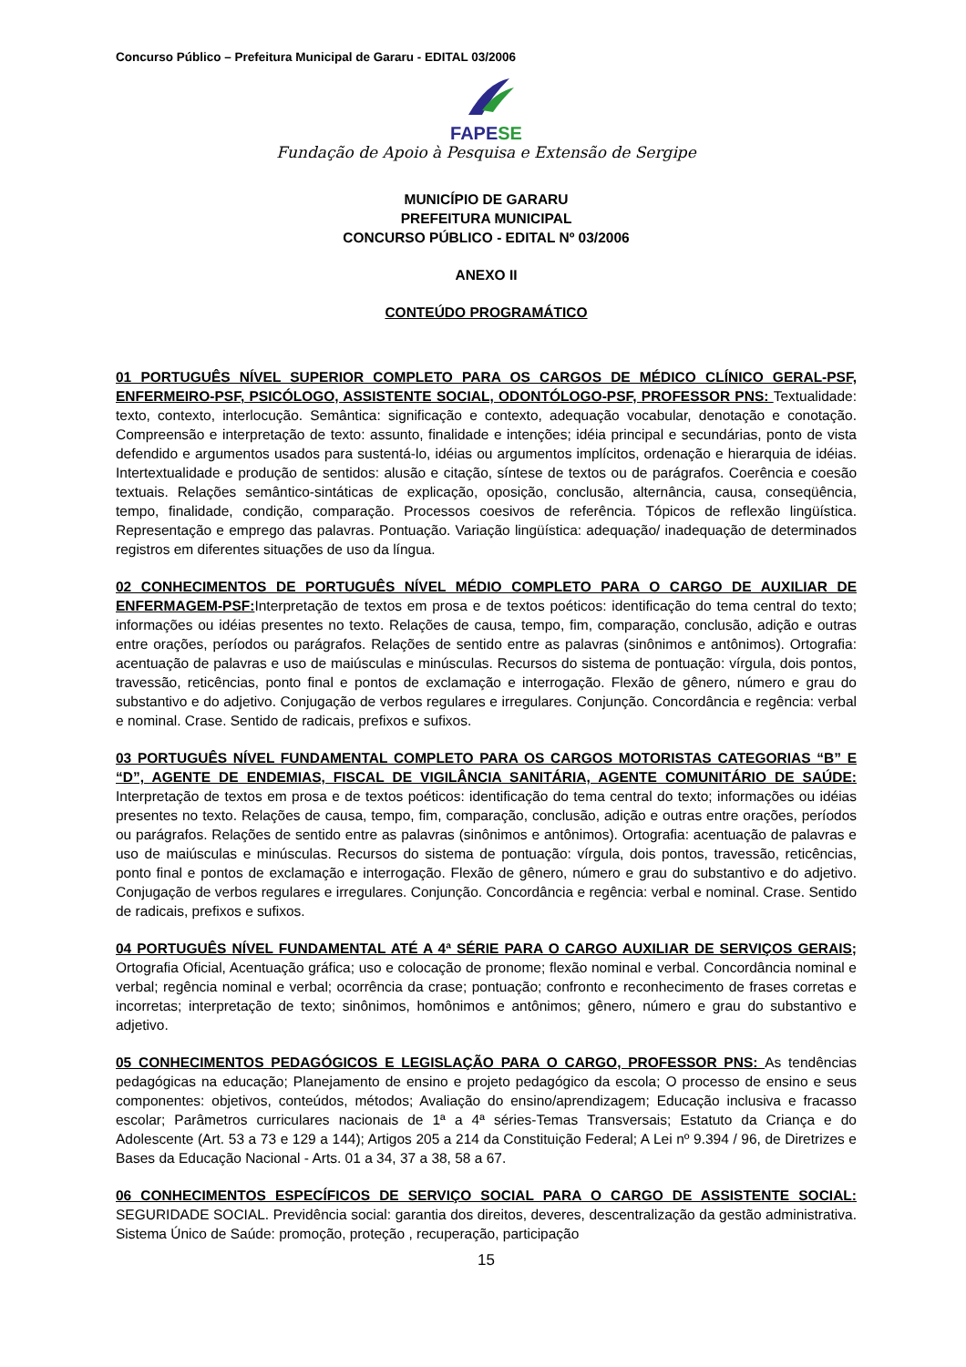Concurso Público – Prefeitura Municipal de Gararu - EDITAL 03/2006
FAPESE
Fundação de Apoio à Pesquisa e Extensão de Sergipe
MUNICÍPIO DE GARARU
PREFEITURA MUNICIPAL
CONCURSO PÚBLICO - EDITAL Nº 03/2006
ANEXO II
CONTEÚDO PROGRAMÁTICO
01 PORTUGUÊS NÍVEL SUPERIOR COMPLETO PARA OS CARGOS DE MÉDICO CLÍNICO GERAL-PSF, ENFERMEIRO-PSF, PSICÓLOGO, ASSISTENTE SOCIAL, ODONTÓLOGO-PSF, PROFESSOR PNS: Textualidade: texto, contexto, interlocução. Semântica: significação e contexto, adequação vocabular, denotação e conotação. Compreensão e interpretação de texto: assunto, finalidade e intenções; idéia principal e secundárias, ponto de vista defendido e argumentos usados para sustentá-lo, idéias ou argumentos implícitos, ordenação e hierarquia de idéias. Intertextualidade e produção de sentidos: alusão e citação, síntese de textos ou de parágrafos. Coerência e coesão textuais. Relações semântico-sintáticas de explicação, oposição, conclusão, alternância, causa, conseqüência, tempo, finalidade, condição, comparação. Processos coesivos de referência. Tópicos de reflexão lingüística. Representação e emprego das palavras. Pontuação. Variação lingüística: adequação/ inadequação de determinados registros em diferentes situações de uso da língua.
02 CONHECIMENTOS DE PORTUGUÊS NÍVEL MÉDIO COMPLETO PARA O CARGO DE AUXILIAR DE ENFERMAGEM-PSF: Interpretação de textos em prosa e de textos poéticos: identificação do tema central do texto; informações ou idéias presentes no texto. Relações de causa, tempo, fim, comparação, conclusão, adição e outras entre orações, períodos ou parágrafos. Relações de sentido entre as palavras (sinônimos e antônimos). Ortografia: acentuação de palavras e uso de maiúsculas e minúsculas. Recursos do sistema de pontuação: vírgula, dois pontos, travessão, reticências, ponto final e pontos de exclamação e interrogação. Flexão de gênero, número e grau do substantivo e do adjetivo. Conjugação de verbos regulares e irregulares. Conjunção. Concordância e regência: verbal e nominal. Crase. Sentido de radicais, prefixos e sufixos.
03 PORTUGUÊS NÍVEL FUNDAMENTAL COMPLETO PARA OS CARGOS MOTORISTAS CATEGORIAS “B” E “D”, AGENTE DE ENDEMIAS, FISCAL DE VIGILÂNCIA SANITÁRIA, AGENTE COMUNITÁRIO DE SAÚDE: Interpretação de textos em prosa e de textos poéticos: identificação do tema central do texto; informações ou idéias presentes no texto. Relações de causa, tempo, fim, comparação, conclusão, adição e outras entre orações, períodos ou parágrafos. Relações de sentido entre as palavras (sinônimos e antônimos). Ortografia: acentuação de palavras e uso de maiúsculas e minúsculas. Recursos do sistema de pontuação: vírgula, dois pontos, travessão, reticências, ponto final e pontos de exclamação e interrogação. Flexão de gênero, número e grau do substantivo e do adjetivo. Conjugação de verbos regulares e irregulares. Conjunção. Concordância e regência: verbal e nominal. Crase. Sentido de radicais, prefixos e sufixos.
04 PORTUGUÊS NÍVEL FUNDAMENTAL ATÉ A 4ª SÉRIE PARA O CARGO AUXILIAR DE SERVIÇOS GERAIS; Ortografia Oficial, Acentuação gráfica; uso e colocação de pronome; flexão nominal e verbal. Concordância nominal e verbal; regência nominal e verbal; ocorrência da crase; pontuação; confronto e reconhecimento de frases corretas e incorretas; interpretação de texto; sinônimos, homônimos e antônimos; gênero, número e grau do substantivo e adjetivo.
05 CONHECIMENTOS PEDAGÓGICOS E LEGISLAÇÃO PARA O CARGO, PROFESSOR PNS: As tendências pedagógicas na educação; Planejamento de ensino e projeto pedagógico da escola; O processo de ensino e seus componentes: objetivos, conteúdos, métodos; Avaliação do ensino/aprendizagem; Educação inclusiva e fracasso escolar; Parâmetros curriculares nacionais de 1ª a 4ª séries-Temas Transversais; Estatuto da Criança e do Adolescente (Art. 53 a 73 e 129 a 144); Artigos 205 a 214 da Constituição Federal; A Lei nº 9.394 / 96, de Diretrizes e Bases da Educação Nacional - Arts. 01 a 34, 37 a 38, 58 a 67.
06 CONHECIMENTOS ESPECÍFICOS DE SERVIÇO SOCIAL PARA O CARGO DE ASSISTENTE SOCIAL: SEGURIDADE SOCIAL. Previdência social: garantia dos direitos, deveres, descentralização da gestão administrativa. Sistema Único de Saúde: promoção, proteção , recuperação, participação
15